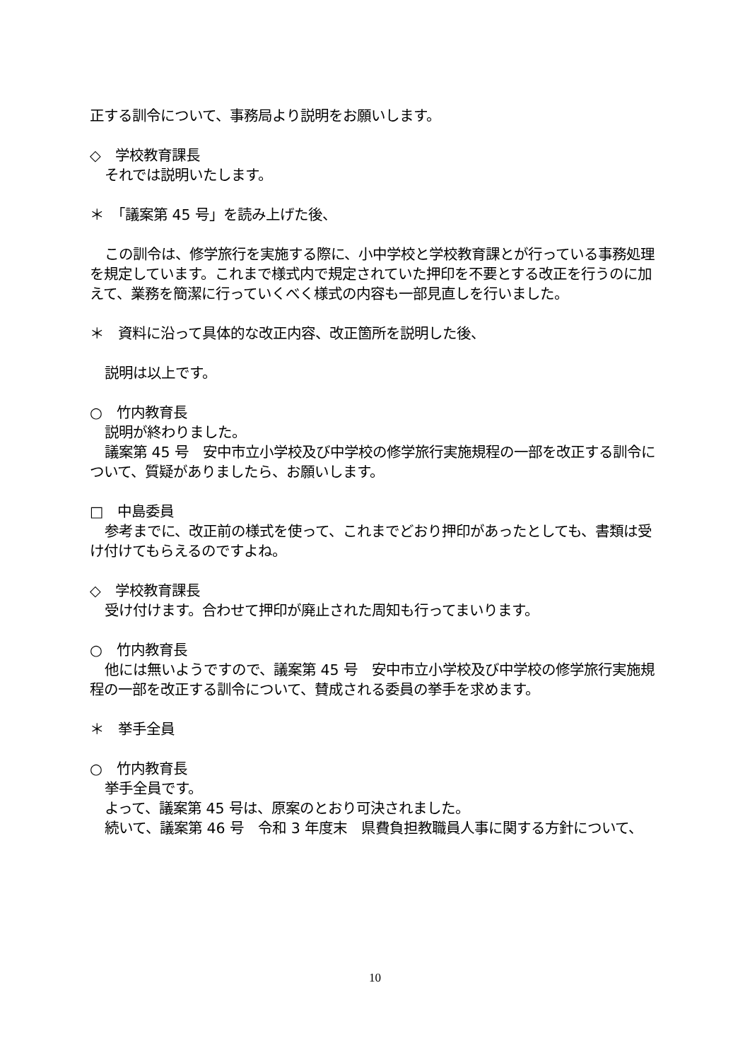正する訓令について、事務局より説明をお願いします。
◇　学校教育課長
それでは説明いたします。
＊　「議案第 45 号」を読み上げた後、
この訓令は、修学旅行を実施する際に、小中学校と学校教育課とが行っている事務処理を規定しています。これまで様式内で規定されていた押印を不要とする改正を行うのに加えて、業務を簡潔に行っていくべく様式の内容も一部見直しを行いました。
＊　資料に沿って具体的な改正内容、改正箇所を説明した後、
説明は以上です。
○　竹内教育長
説明が終わりました。
議案第 45 号　安中市立小学校及び中学校の修学旅行実施規程の一部を改正する訓令について、質疑がありましたら、お願いします。
□　中島委員
参考までに、改正前の様式を使って、これまでどおり押印があったとしても、書類は受け付けてもらえるのですよね。
◇　学校教育課長
受け付けます。合わせて押印が廃止された周知も行ってまいります。
○　竹内教育長
他には無いようですので、議案第 45 号　安中市立小学校及び中学校の修学旅行実施規程の一部を改正する訓令について、賛成される委員の挙手を求めます。
＊　挙手全員
○　竹内教育長
挙手全員です。
よって、議案第 45 号は、原案のとおり可決されました。
続いて、議案第 46 号　令和 3 年度末　県費負担教職員人事に関する方針について、
10